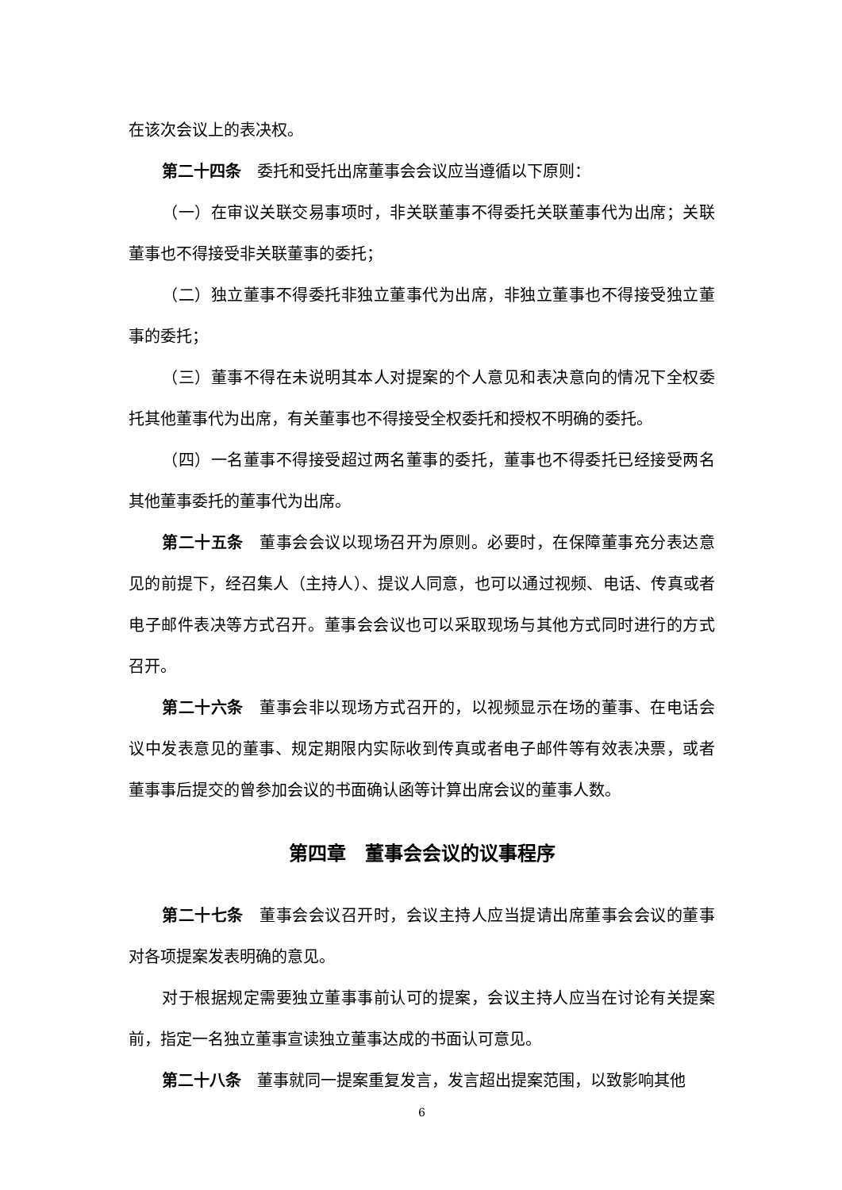在该次会议上的表决权。
第二十四条　委托和受托出席董事会会议应当遵循以下原则：
（一）在审议关联交易事项时，非关联董事不得委托关联董事代为出席；关联董事也不得接受非关联董事的委托；
（二）独立董事不得委托非独立董事代为出席，非独立董事也不得接受独立董事的委托；
（三）董事不得在未说明其本人对提案的个人意见和表决意向的情况下全权委托其他董事代为出席，有关董事也不得接受全权委托和授权不明确的委托。
（四）一名董事不得接受超过两名董事的委托，董事也不得委托已经接受两名其他董事委托的董事代为出席。
第二十五条　董事会会议以现场召开为原则。必要时，在保障董事充分表达意见的前提下，经召集人（主持人）、提议人同意，也可以通过视频、电话、传真或者电子邮件表决等方式召开。董事会会议也可以采取现场与其他方式同时进行的方式召开。
第二十六条　董事会非以现场方式召开的，以视频显示在场的董事、在电话会议中发表意见的董事、规定期限内实际收到传真或者电子邮件等有效表决票，或者董事事后提交的曾参加会议的书面确认函等计算出席会议的董事人数。
第四章　董事会会议的议事程序
第二十七条　董事会会议召开时，会议主持人应当提请出席董事会会议的董事对各项提案发表明确的意见。
对于根据规定需要独立董事事前认可的提案，会议主持人应当在讨论有关提案前，指定一名独立董事宣读独立董事达成的书面认可意见。
第二十八条　董事就同一提案重复发言，发言超出提案范围，以致影响其他
6